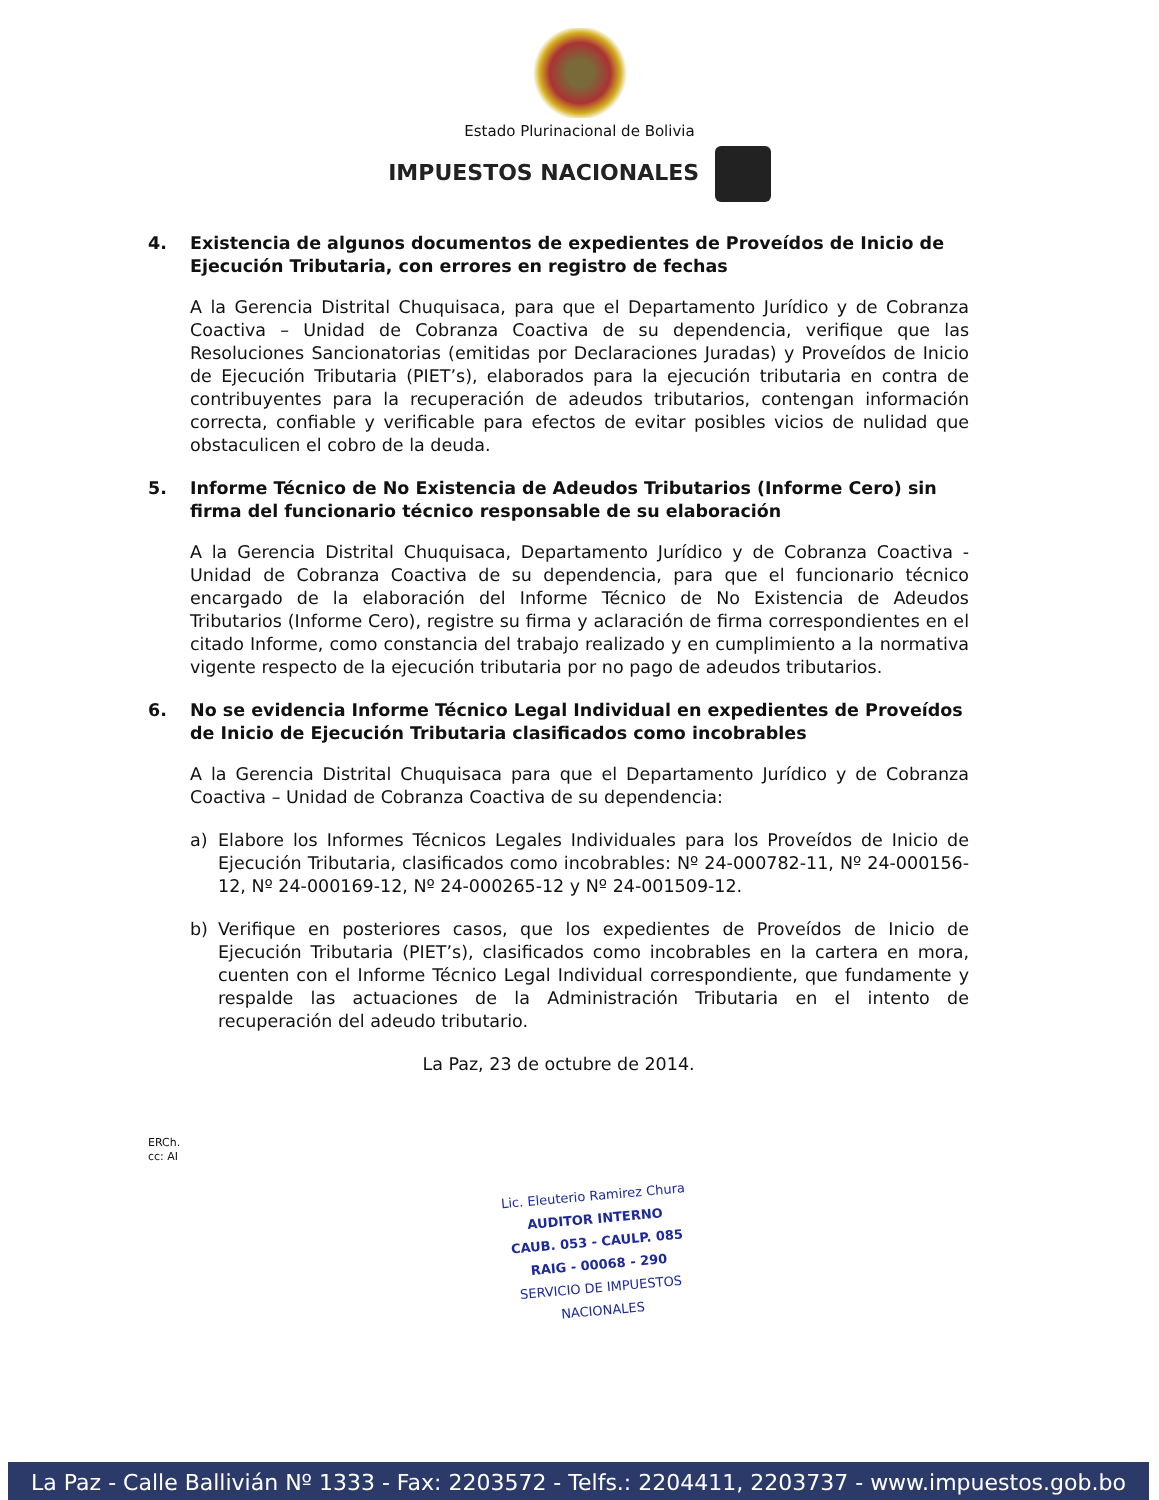Estado Plurinacional de Bolivia
IMPUESTOS NACIONALES
4. Existencia de algunos documentos de expedientes de Proveídos de Inicio de Ejecución Tributaria, con errores en registro de fechas
A la Gerencia Distrital Chuquisaca, para que el Departamento Jurídico y de Cobranza Coactiva – Unidad de Cobranza Coactiva de su dependencia, verifique que las Resoluciones Sancionatorias (emitidas por Declaraciones Juradas) y Proveídos de Inicio de Ejecución Tributaria (PIET’s), elaborados para la ejecución tributaria en contra de contribuyentes para la recuperación de adeudos tributarios, contengan información correcta, confiable y verificable para efectos de evitar posibles vicios de nulidad que obstaculicen el cobro de la deuda.
5. Informe Técnico de No Existencia de Adeudos Tributarios (Informe Cero) sin firma del funcionario técnico responsable de su elaboración
A la Gerencia Distrital Chuquisaca, Departamento Jurídico y de Cobranza Coactiva - Unidad de Cobranza Coactiva de su dependencia, para que el funcionario técnico encargado de la elaboración del Informe Técnico de No Existencia de Adeudos Tributarios (Informe Cero), registre su firma y aclaración de firma correspondientes en el citado Informe, como constancia del trabajo realizado y en cumplimiento a la normativa vigente respecto de la ejecución tributaria por no pago de adeudos tributarios.
6. No se evidencia Informe Técnico Legal Individual en expedientes de Proveídos de Inicio de Ejecución Tributaria clasificados como incobrables
A la Gerencia Distrital Chuquisaca para que el Departamento Jurídico y de Cobranza Coactiva – Unidad de Cobranza Coactiva de su dependencia:
a) Elabore los Informes Técnicos Legales Individuales para los Proveídos de Inicio de Ejecución Tributaria, clasificados como incobrables: Nº 24-000782-11, Nº 24-000156-12, Nº 24-000169-12, Nº 24-000265-12 y Nº 24-001509-12.
b) Verifique en posteriores casos, que los expedientes de Proveídos de Inicio de Ejecución Tributaria (PIET’s), clasificados como incobrables en la cartera en mora, cuenten con el Informe Técnico Legal Individual correspondiente, que fundamente y respalde las actuaciones de la Administración Tributaria en el intento de recuperación del adeudo tributario.
La Paz, 23 de octubre de 2014.
ERCh.
cc: AI
Lic. Eleuterio Ramirez Chura
AUDITOR INTERNO
CAUB. 053 - CAULP. 085
RAIG - 00068 - 290
SERVICIO DE IMPUESTOS NACIONALES
La Paz - Calle Ballivián Nº 1333 - Fax: 2203572 - Telfs.: 2204411, 2203737 - www.impuestos.gob.bo